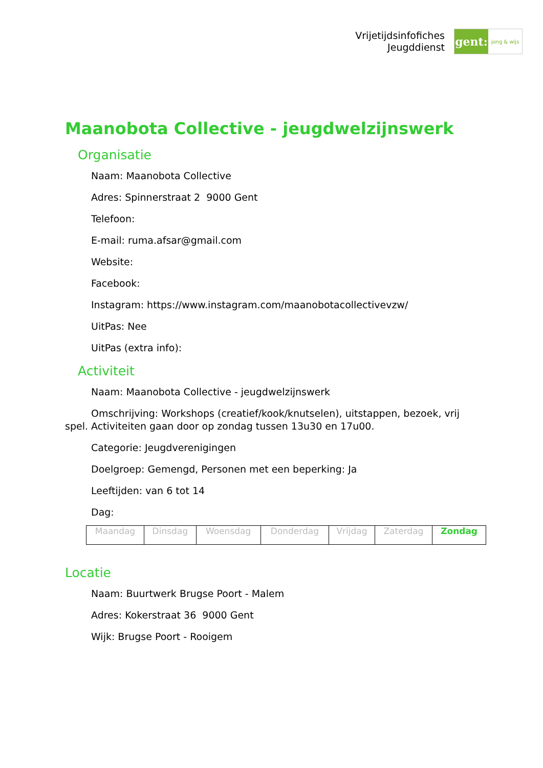Vrijetijdsinfofiches
Jeugddienst
gent:
jong & wijs
Maanobota Collective - jeugdwelzijnswerk
Organisatie
Naam: Maanobota Collective
Adres: Spinnerstraat 2 9000 Gent
Telefoon:
E-mail: ruma.afsar@gmail.com
Website:
Facebook:
Instagram: https://www.instagram.com/maanobotacollectivevzw/
UitPas: Nee
UitPas (extra info):
Activiteit
Naam: Maanobota Collective - jeugdwelzijnswerk
Omschrijving: Workshops (creatief/kook/knutselen), uitstappen, bezoek, vrij spel. Activiteiten gaan door op zondag tussen 13u30 en 17u00.
Categorie: Jeugdverenigingen
Doelgroep: Gemengd, Personen met een beperking: Ja
Leeftijden: van 6 tot 14
Dag:
| Maandag | Dinsdag | Woensdag | Donderdag | Vrijdag | Zaterdag | Zondag |
Locatie
Naam: Buurtwerk Brugse Poort - Malem
Adres: Kokerstraat 36 9000 Gent
Wijk: Brugse Poort - Rooigem